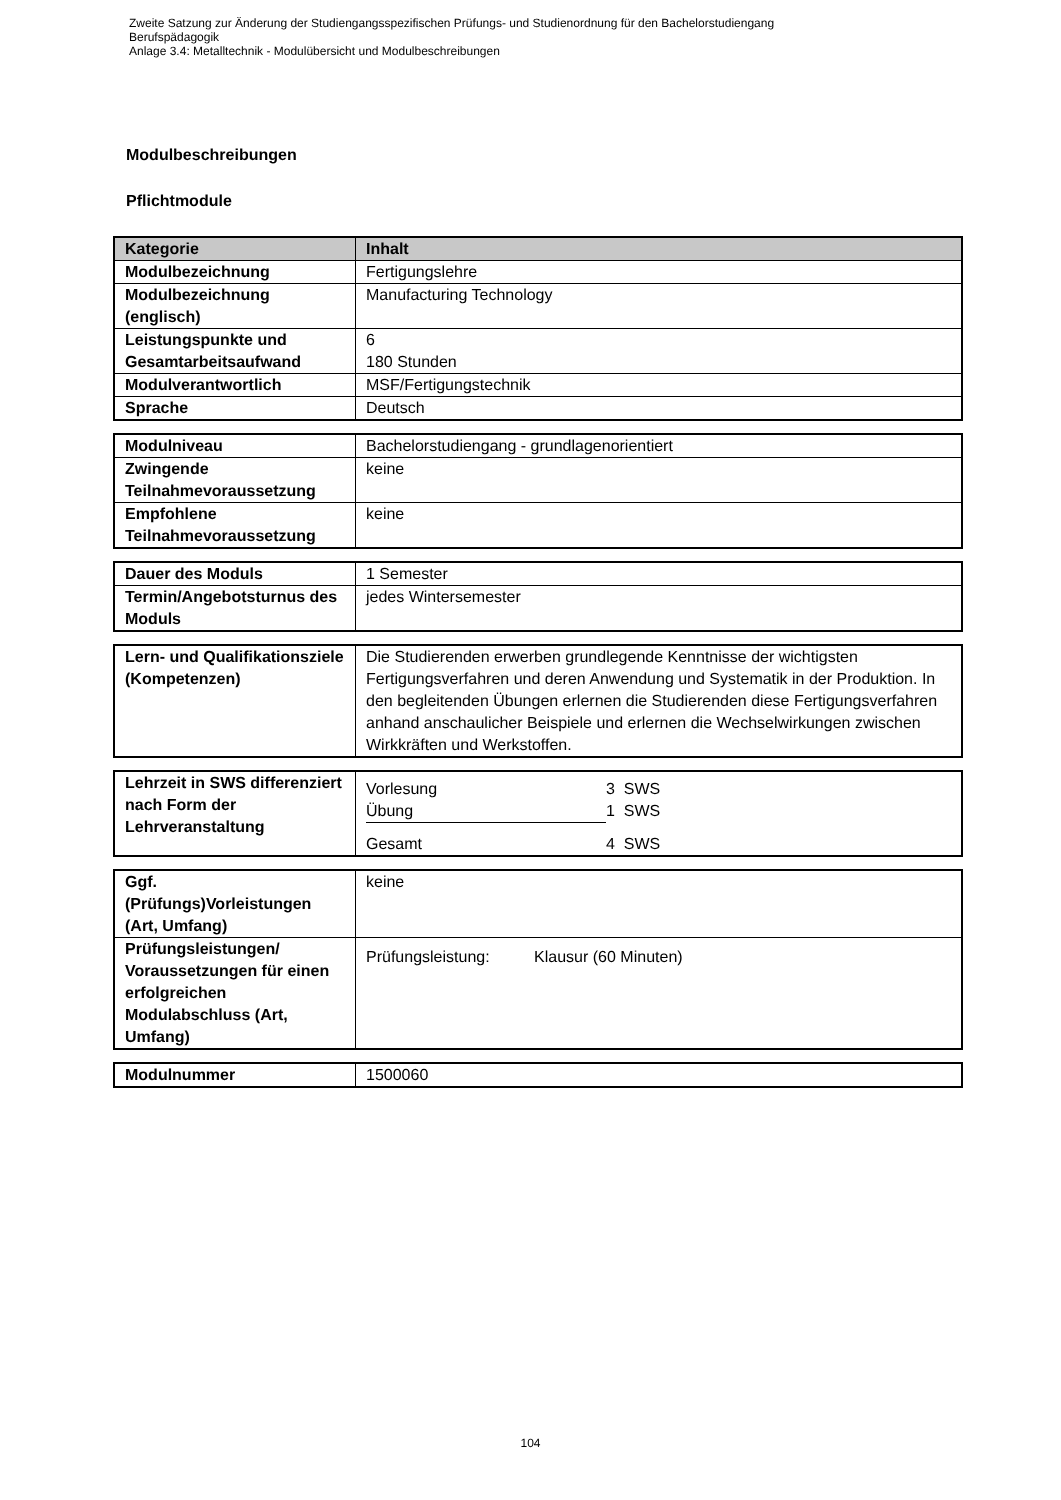Zweite Satzung zur Änderung der Studiengangsspezifischen Prüfungs- und Studienordnung für den Bachelorstudiengang
Berufspädagogik
Anlage 3.4: Metalltechnik - Modulübersicht und Modulbeschreibungen
Modulbeschreibungen
Pflichtmodule
| Kategorie | Inhalt |
| --- | --- |
| Modulbezeichnung | Fertigungslehre |
| Modulbezeichnung (englisch) | Manufacturing Technology |
| Leistungspunkte und Gesamtarbeitsaufwand | 6 180 Stunden |
| Modulverantwortlich | MSF/Fertigungstechnik |
| Sprache | Deutsch |
| Modulniveau | Bachelorstudiengang - grundlagenorientiert |
| Zwingende Teilnahmevoraussetzung | keine |
| Empfohlene Teilnahmevoraussetzung | keine |
| Dauer des Moduls | 1 Semester |
| Termin/Angebotsturnus des Moduls | jedes Wintersemester |
| Lern- und Qualifikationsziele (Kompetenzen) | Die Studierenden erwerben grundlegende Kenntnisse der wichtigsten Fertigungsverfahren und deren Anwendung und Systematik in der Produktion. In den begleitenden Übungen erlernen die Studierenden diese Fertigungsverfahren anhand anschaulicher Beispiele und erlernen die Wechselwirkungen zwischen Wirkkräften und Werkstoffen. |
| Lehrzeit in SWS differenziert nach Form der Lehrveranstaltung | / Vorlesung / 3 SWS / / Übung / 1 SWS / / Gesamt / 4 SWS / |
| Ggf. (Prüfungs)Vorleistungen (Art, Umfang) | keine |
| Prüfungsleistungen/ Voraussetzungen für einen erfolgreichen Modulabschluss (Art, Umfang) | Prüfungsleistung: Klausur (60 Minuten) |
| Modulnummer | 1500060 |
104